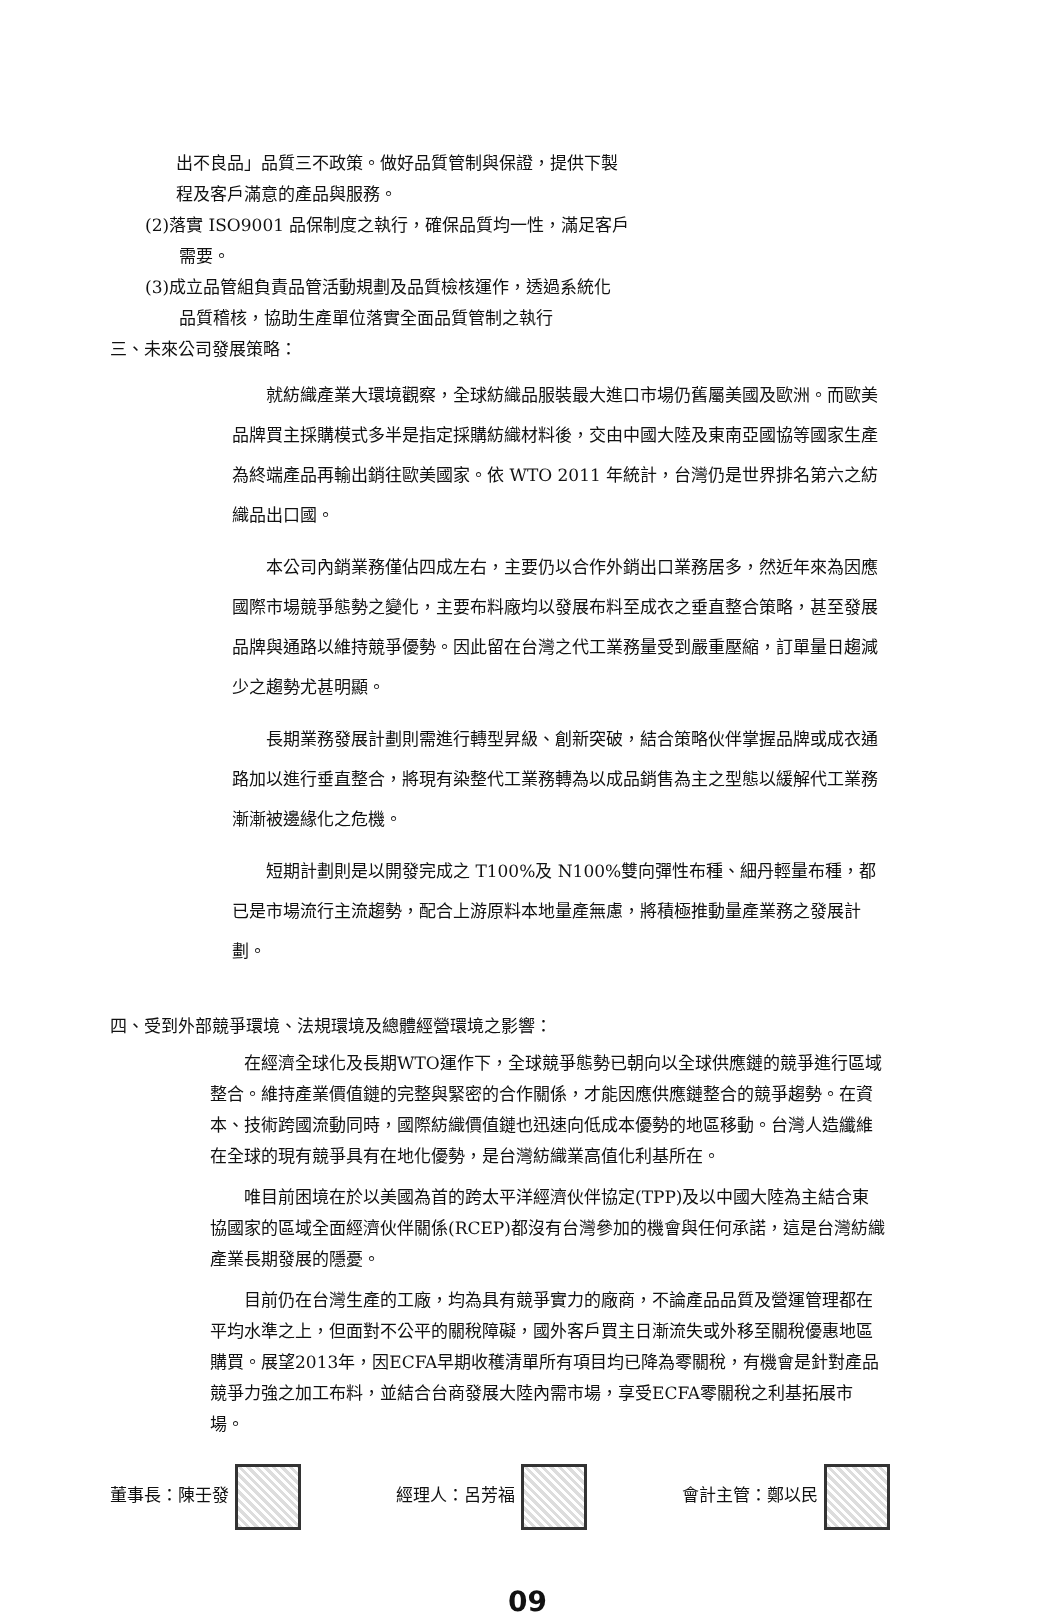出不良品」品質三不政策。做好品質管制與保證，提供下製
程及客戶滿意的產品與服務。
(2)落實 ISO9001 品保制度之執行，確保品質均一性，滿足客戶
  需要。
(3)成立品管組負責品管活動規劃及品質檢核運作，透過系統化
  品質稽核，協助生產單位落實全面品質管制之執行
三、未來公司發展策略：
就紡織產業大環境觀察，全球紡織品服裝最大進口市場仍舊屬美國及歐洲。而歐美品牌買主採購模式多半是指定採購紡織材料後，交由中國大陸及東南亞國協等國家生產為終端產品再輸出銷往歐美國家。依 WTO 2011 年統計，台灣仍是世界排名第六之紡織品出口國。
本公司內銷業務僅佔四成左右，主要仍以合作外銷出口業務居多，然近年來為因應國際市場競爭態勢之變化，主要布料廠均以發展布料至成衣之垂直整合策略，甚至發展品牌與通路以維持競爭優勢。因此留在台灣之代工業務量受到嚴重壓縮，訂單量日趨減少之趨勢尤甚明顯。
長期業務發展計劃則需進行轉型昇級、創新突破，結合策略伙伴掌握品牌或成衣通路加以進行垂直整合，將現有染整代工業務轉為以成品銷售為主之型態以緩解代工業務漸漸被邊緣化之危機。
短期計劃則是以開發完成之 T100%及 N100%雙向彈性布種、細丹輕量布種，都已是市場流行主流趨勢，配合上游原料本地量產無慮，將積極推動量產業務之發展計劃。
四、受到外部競爭環境、法規環境及總體經營環境之影響：
在經濟全球化及長期WTO運作下，全球競爭態勢已朝向以全球供應鏈的競爭進行區域整合。維持產業價值鏈的完整與緊密的合作關係，才能因應供應鏈整合的競爭趨勢。在資本、技術跨國流動同時，國際紡織價值鏈也迅速向低成本優勢的地區移動。台灣人造纖維在全球的現有競爭具有在地化優勢，是台灣紡織業高值化利基所在。
唯目前困境在於以美國為首的跨太平洋經濟伙伴協定(TPP)及以中國大陸為主結合東協國家的區域全面經濟伙伴關係(RCEP)都沒有台灣參加的機會與任何承諾，這是台灣紡織產業長期發展的隱憂。
目前仍在台灣生產的工廠，均為具有競爭實力的廠商，不論產品品質及營運管理都在平均水準之上，但面對不公平的關稅障礙，國外客戶買主日漸流失或外移至關稅優惠地區購買。展望2013年，因ECFA早期收穫清單所有項目均已降為零關稅，有機會是針對產品競爭力強之加工布料，並結合台商發展大陸內需市場，享受ECFA零關稅之利基拓展市場。
董事長：陳壬發 經理人：呂芳福 會計主管：鄭以民
09